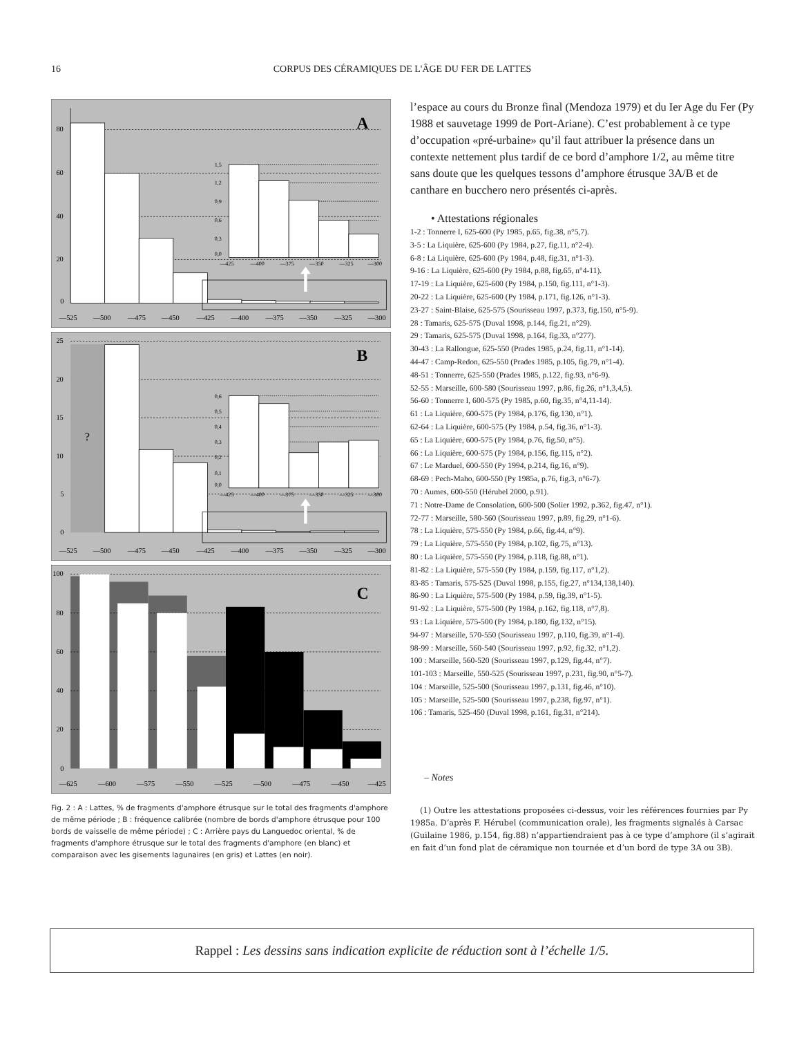16 CORPUS DES CÉRAMIQUES DE L'ÂGE DU FER DE LATTES
80
60
40
20
0
—525
—500
—475
—450
—425
—400
—375
—350
—325
—300
A
1,5
1,2
0,9
0,6
0,3
0,0
—425
—400
—375
—350
—325
—300
?
25
20
15
10
5
0
—525
—500
—475
—450
—425
—400
—375
—350
—325
—300
B
0,6
0,5
0,4
0,3
0,2
0,1
0,0
—425
—400
—375
—350
—325
—300
100
80
60
40
20
0
—625
—600
—575
—550
—525
—500
—475
—450
—425
C
Fig. 2 : A : Lattes, % de fragments d'amphore étrusque sur le total des fragments d'amphore de même période ; B : fréquence calibrée (nombre de bords d'amphore étrusque pour 100 bords de vaisselle de même période) ; C : Arrière pays du Languedoc oriental, % de fragments d'amphore étrusque sur le total des fragments d'amphore (en blanc) et comparaison avec les gisements lagunaires (en gris) et Lattes (en noir).
l’espace au cours du Bronze final (Mendoza 1979) et du Ier Age du Fer (Py 1988 et sauvetage 1999 de Port-Ariane). C’est probablement à ce type d’occupation «pré-urbaine» qu’il faut attribuer la présence dans un contexte nettement plus tardif de ce bord d’amphore 1/2, au même titre sans doute que les quelques tessons d’amphore étrusque 3A/B et de canthare en bucchero nero présentés ci-après.
• Attestations régionales
1-2 : Tonnerre I, 625-600 (Py 1985, p.65, fig.38, n°5,7).
3-5 : La Liquière, 625-600 (Py 1984, p.27, fig.11, n°2-4).
6-8 : La Liquière, 625-600 (Py 1984, p.48, fig.31, n°1-3).
9-16 : La Liquière, 625-600 (Py 1984, p.88, fig.65, n°4-11).
17-19 : La Liquière, 625-600 (Py 1984, p.150, fig.111, n°1-3).
20-22 : La Liquière, 625-600 (Py 1984, p.171, fig.126, n°1-3).
23-27 : Saint-Blaise, 625-575 (Sourisseau 1997, p.373, fig.150, n°5-9).
28 : Tamaris, 625-575 (Duval 1998, p.144, fig.21, n°29).
29 : Tamaris, 625-575 (Duval 1998, p.164, fig.33, n°277).
30-43 : La Rallongue, 625-550 (Prades 1985, p.24, fig.11, n°1-14).
44-47 : Camp-Redon, 625-550 (Prades 1985, p.105, fig.79, n°1-4).
48-51 : Tonnerre, 625-550 (Prades 1985, p.122, fig.93, n°6-9).
52-55 : Marseille, 600-580 (Sourisseau 1997, p.86, fig.26, n°1,3,4,5).
56-60 : Tonnerre I, 600-575 (Py 1985, p.60, fig.35, n°4,11-14).
61 : La Liquière, 600-575 (Py 1984, p.176, fig.130, n°1).
62-64 : La Liquière, 600-575 (Py 1984, p.54, fig.36, n°1-3).
65 : La Liquière, 600-575 (Py 1984, p.76, fig.50, n°5).
66 : La Liquière, 600-575 (Py 1984, p.156, fig.115, n°2).
67 : Le Marduel, 600-550 (Py 1994, p.214, fig.16, n°9).
68-69 : Pech-Maho, 600-550 (Py 1985a, p.76, fig.3, n°6-7).
70 : Aumes, 600-550 (Hérubel 2000, p.91).
71 : Notre-Dame de Consolation, 600-500 (Solier 1992, p.362, fig.47, n°1).
72-77 : Marseille, 580-560 (Sourisseau 1997, p.89, fig.29, n°1-6).
78 : La Liquière, 575-550 (Py 1984, p.66, fig.44, n°9).
79 : La Liquière, 575-550 (Py 1984, p.102, fig.75, n°13).
80 : La Liquière, 575-550 (Py 1984, p.118, fig.88, n°1).
81-82 : La Liquière, 575-550 (Py 1984, p.159, fig.117, n°1,2).
83-85 : Tamaris, 575-525 (Duval 1998, p.155, fig.27, n°134,138,140).
86-90 : La Liquière, 575-500 (Py 1984, p.59, fig.39, n°1-5).
91-92 : La Liquière, 575-500 (Py 1984, p.162, fig.118, n°7,8).
93 : La Liquière, 575-500 (Py 1984, p.180, fig.132, n°15).
94-97 : Marseille, 570-550 (Sourisseau 1997, p.110, fig.39, n°1-4).
98-99 : Marseille, 560-540 (Sourisseau 1997, p.92, fig.32, n°1,2).
100 : Marseille, 560-520 (Sourisseau 1997, p.129, fig.44, n°7).
101-103 : Marseille, 550-525 (Sourisseau 1997, p.231, fig.90, n°5-7).
104 : Marseille, 525-500 (Sourisseau 1997, p.131, fig.46, n°10).
105 : Marseille, 525-500 (Sourisseau 1997, p.238, fig.97, n°1).
106 : Tamaris, 525-450 (Duval 1998, p.161, fig.31, n°214).
– Notes
(1) Outre les attestations proposées ci-dessus, voir les références fournies par Py 1985a. D’après F. Hérubel (communication orale), les fragments signalés à Carsac (Guilaine 1986, p.154, fig.88) n’appartiendraient pas à ce type d’amphore (il s’agirait en fait d’un fond plat de céramique non tournée et d’un bord de type 3A ou 3B).
Rappel : Les dessins sans indication explicite de réduction sont à l’échelle 1/5.